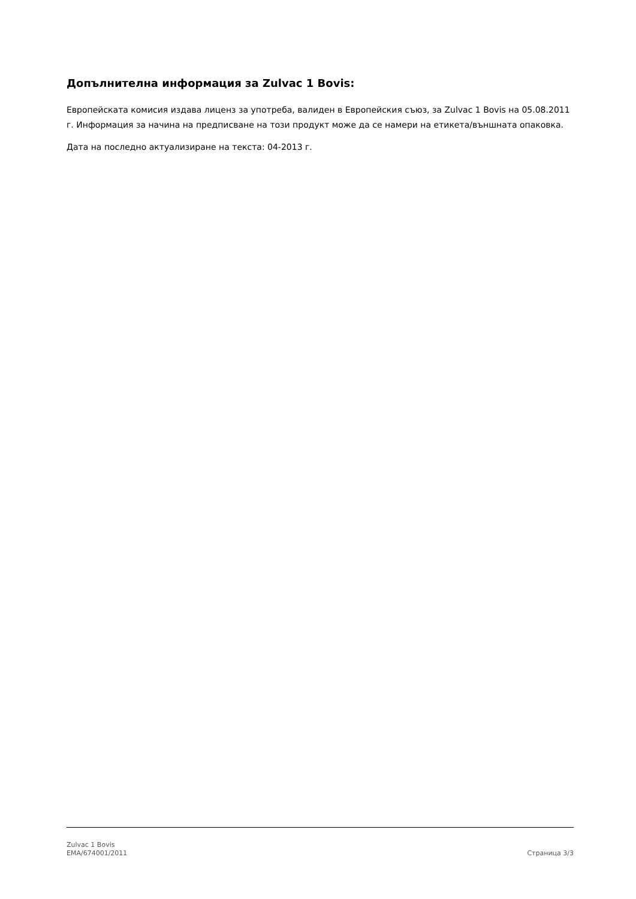Допълнителна информация за Zulvac 1 Bovis:
Европейската комисия издава лиценз за употреба, валиден в Европейския съюз, за Zulvac 1 Bovis на 05.08.2011 г. Информация за начина на предписване на този продукт може да се намери на етикета/външната опаковка.
Дата на последно актуализиране на текста: 04-2013 г.
Zulvac 1 Bovis
EMA/674001/2011
Страница 3/3